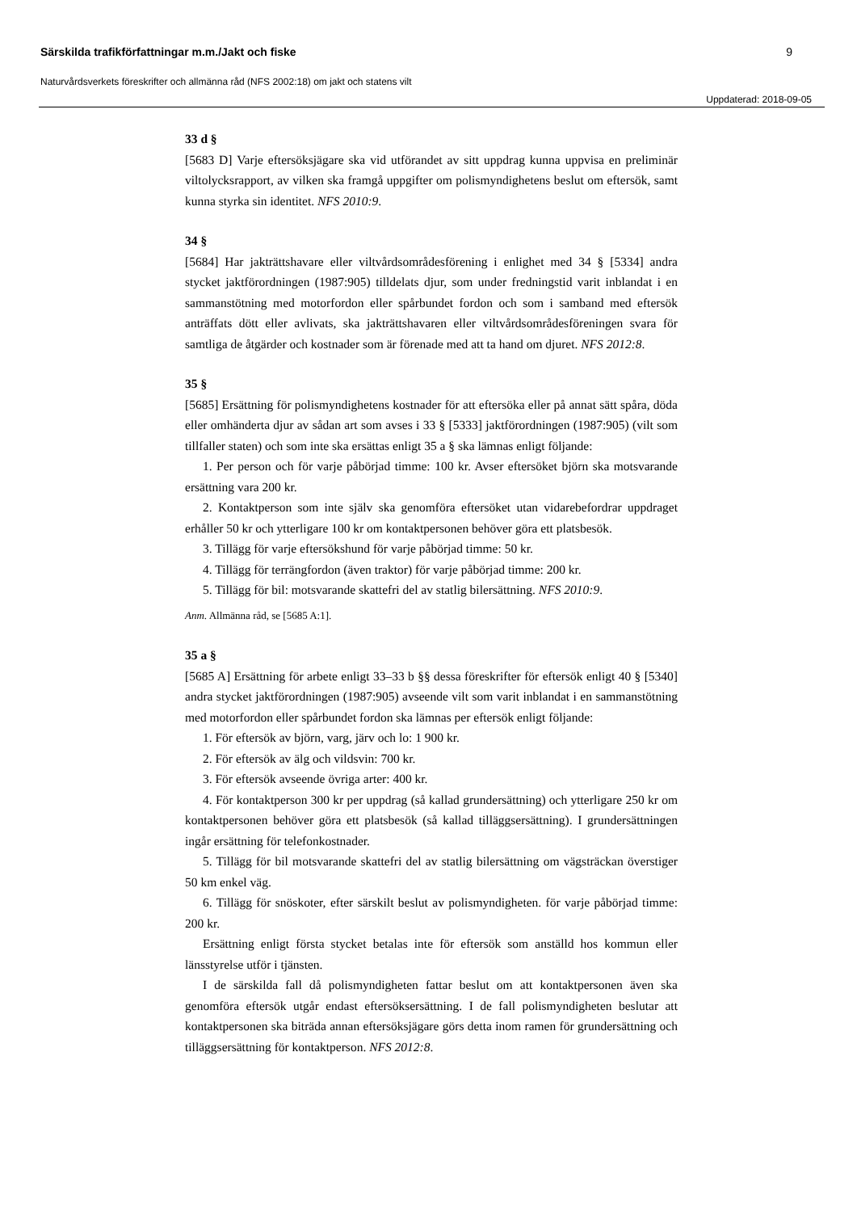Särskilda trafikförfattningar m.m./Jakt och fiske 9
Naturvårdsverkets föreskrifter och allmänna råd (NFS 2002:18) om jakt och statens vilt
Uppdaterad: 2018-09-05
33 d §
[5683 D] Varje eftersöksjägare ska vid utförandet av sitt uppdrag kunna uppvisa en preliminär viltolycksrapport, av vilken ska framgå uppgifter om polismyndighetens beslut om eftersök, samt kunna styrka sin identitet. NFS 2010:9.
34 §
[5684] Har jakträttshavare eller viltvårdsområdesförening i enlighet med 34 § [5334] andra stycket jaktförordningen (1987:905) tilldelats djur, som under fredningstid varit inblandat i en sammanstötning med motorfordon eller spårbundet fordon och som i samband med eftersök anträffats dött eller avlivats, ska jakträttshavaren eller viltvårdsområdesföreningen svara för samtliga de åtgärder och kostnader som är förenade med att ta hand om djuret. NFS 2012:8.
35 §
[5685] Ersättning för polismyndighetens kostnader för att eftersöka eller på annat sätt spåra, döda eller omhänderta djur av sådan art som avses i 33 § [5333] jaktförordningen (1987:905) (vilt som tillfaller staten) och som inte ska ersättas enligt 35 a § ska lämnas enligt följande:
1. Per person och för varje påbörjad timme: 100 kr. Avser eftersöket björn ska motsvarande ersättning vara 200 kr.
2. Kontaktperson som inte själv ska genomföra eftersöket utan vidarebefordrar uppdraget erhåller 50 kr och ytterligare 100 kr om kontaktpersonen behöver göra ett platsbesök.
3. Tillägg för varje eftersökshund för varje påbörjad timme: 50 kr.
4. Tillägg för terrängfordon (även traktor) för varje påbörjad timme: 200 kr.
5. Tillägg för bil: motsvarande skattefri del av statlig bilersättning. NFS 2010:9.
Anm. Allmänna råd, se [5685 A:1].
35 a §
[5685 A] Ersättning för arbete enligt 33–33 b §§ dessa föreskrifter för eftersök enligt 40 § [5340] andra stycket jaktförordningen (1987:905) avseende vilt som varit inblandat i en sammanstötning med motorfordon eller spårbundet fordon ska lämnas per eftersök enligt följande:
1. För eftersök av björn, varg, järv och lo: 1 900 kr.
2. För eftersök av älg och vildsvin: 700 kr.
3. För eftersök avseende övriga arter: 400 kr.
4. För kontaktperson 300 kr per uppdrag (så kallad grundersättning) och ytterligare 250 kr om kontaktpersonen behöver göra ett platsbesök (så kallad tilläggsersättning). I grundersättningen ingår ersättning för telefonkostnader.
5. Tillägg för bil motsvarande skattefri del av statlig bilersättning om vägsträckan överstiger 50 km enkel väg.
6. Tillägg för snöskoter, efter särskilt beslut av polismyndigheten. för varje påbörjad timme: 200 kr.
Ersättning enligt första stycket betalas inte för eftersök som anställd hos kommun eller länsstyrelse utför i tjänsten.
I de särskilda fall då polismyndigheten fattar beslut om att kontaktpersonen även ska genomföra eftersök utgår endast eftersöksersättning. I de fall polismyndigheten beslutar att kontaktpersonen ska biträda annan eftersöksjägare görs detta inom ramen för grundersättning och tilläggsersättning för kontaktperson. NFS 2012:8.